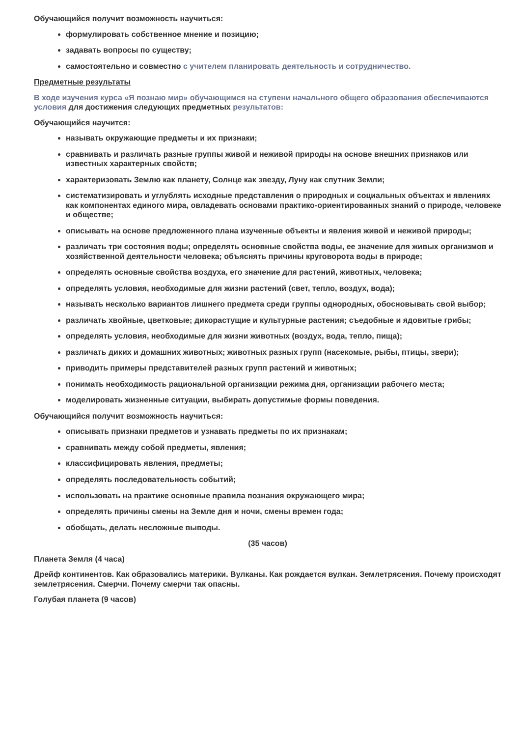Обучающийся получит возможность научиться:
формулировать собственное мнение и позицию;
задавать вопросы по существу;
самостоятельно и совместно с учителем планировать деятельность и сотрудничество.
Предметные результаты
В ходе изучения курса «Я познаю мир» обучающимся на ступени начального общего образования обеспечиваются условия для достижения следующих предметных результатов:
Обучающийся научится:
называть окружающие предметы и их признаки;
сравнивать и различать разные группы живой и неживой природы на основе внешних признаков или известных характерных свойств;
характеризовать Землю как планету, Солнце как звезду, Луну как спутник Земли;
систематизировать и углублять исходные представления о природных и социальных объектах и явлениях как компонентах единого мира, овладевать основами практико-ориентированных знаний о природе, человеке и обществе;
описывать на основе предложенного плана изученные объекты и явления живой и неживой природы;
различать три состояния воды; определять основные свойства воды, ее значение для живых организмов и хозяйственной деятельности человека; объяснять причины круговорота воды в природе;
определять основные свойства воздуха, его значение для растений, животных, человека;
определять условия, необходимые для жизни растений (свет, тепло, воздух, вода);
называть несколько вариантов лишнего предмета среди группы однородных, обосновывать свой выбор;
различать хвойные, цветковые; дикорастущие и культурные растения; съедобные и ядовитые грибы;
определять условия, необходимые для жизни животных (воздух, вода, тепло, пища);
различать диких и домашних животных; животных разных групп (насекомые, рыбы, птицы, звери);
приводить примеры представителей разных групп растений и животных;
понимать необходимость рациональной организации режима дня, организации рабочего места;
моделировать жизненные ситуации, выбирать допустимые формы поведения.
Обучающийся получит возможность научиться:
описывать признаки предметов и узнавать предметы по их признакам;
сравнивать между собой предметы, явления;
классифицировать явления, предметы;
определять последовательность событий;
использовать на практике основные правила познания окружающего мира;
определять причины смены на Земле дня и ночи, смены времен года;
обобщать, делать несложные выводы.
(35 часов)
Планета Земля (4 часа)
Дрейф континентов. Как образовались материки. Вулканы. Как рождается вулкан. Землетрясения. Почему происходят землетрясения. Смерчи. Почему смерчи так опасны.
Голубая планета (9 часов)